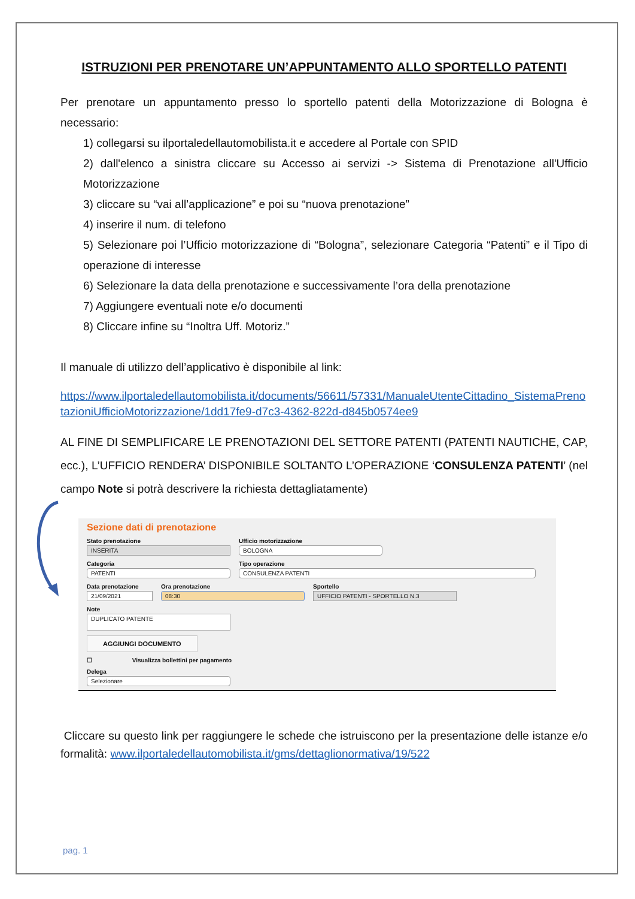ISTRUZIONI PER PRENOTARE UN’APPUNTAMENTO ALLO SPORTELLO PATENTI
Per prenotare un appuntamento presso lo sportello patenti della Motorizzazione di Bologna è necessario:
1) collegarsi su ilportaledellautomobilista.it e accedere al Portale con SPID
2) dall'elenco a sinistra cliccare su Accesso ai servizi -> Sistema di Prenotazione all'Ufficio Motorizzazione
3) cliccare su “vai all’applicazione” e poi su “nuova prenotazione”
4) inserire il num. di telefono
5) Selezionare poi l’Ufficio motorizzazione di “Bologna”, selezionare Categoria “Patenti” e il Tipo di operazione di interesse
6) Selezionare la data della prenotazione e successivamente l’ora della prenotazione
7) Aggiungere eventuali note e/o documenti
8) Cliccare infine su “Inoltra Uff. Motoriz.”
Il manuale di utilizzo dell’applicativo è disponibile al link:
https://www.ilportaledellautomobilista.it/documents/56611/57331/ManualeUtenteCittadino_SistemaPrenotazioniUfficioMotorizzazione/1dd17fe9-d7c3-4362-822d-d845b0574ee9
AL FINE DI SEMPLIFICARE LE PRENOTAZIONI DEL SETTORE PATENTI (PATENTI NAUTICHE, CAP, ecc.), L’UFFICIO RENDERA’ DISPONIBILE SOLTANTO L’OPERAZIONE ‘CONSULENZA PATENTI’ (nel campo Note si potrà descrivere la richiesta dettagliatamente)
Sezione dati di prenotazione
Stato prenotazione
INSERITA
Ufficio motorizzazione
BOLOGNA
Categoria
PATENTI
Tipo operazione
CONSULENZA PATENTI
Data prenotazione
21/09/2021
Ora prenotazione
08:30
Sportello
UFFICIO PATENTI - SPORTELLO N.3
Note
DUPLICATO PATENTE
AGGIUNGI DOCUMENTO
☐ Visualizza bollettini per pagamento
Delega
Selezionare
Cliccare su questo link per raggiungere le schede che istruiscono per la presentazione delle istanze e/o formalità: www.ilportaledellautomobilista.it/gms/dettaglionormativa/19/522
pag. 1